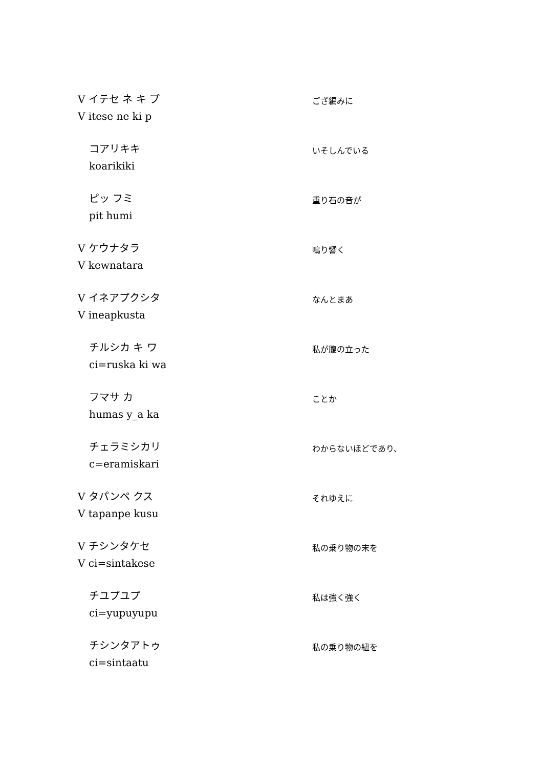V イテセ ネ キ プ
V itese ne ki p
ござ編みに
コアリキキ
koarikiki
いそしんでいる
ピッ フミ
pit humi
重り石の音が
V ケウナタラ
V kewnatara
鳴り響く
V イネアプクシタ
V ineapkusta
なんとまあ
チルシカ キ ワ
ci=ruska ki wa
私が腹の立った
フマサ カ
humas y_a ka
ことか
チェラミシカリ
c=eramiskari
わからないほどであり、
V タパンペ クス
V tapanpe kusu
それゆえに
V チシンタケセ
V ci=sintakese
私の乗り物の末を
チユプユプ
ci=yupuyupu
私は強く強く
チシンタアトゥ
ci=sintaatu
私の乗り物の紐を